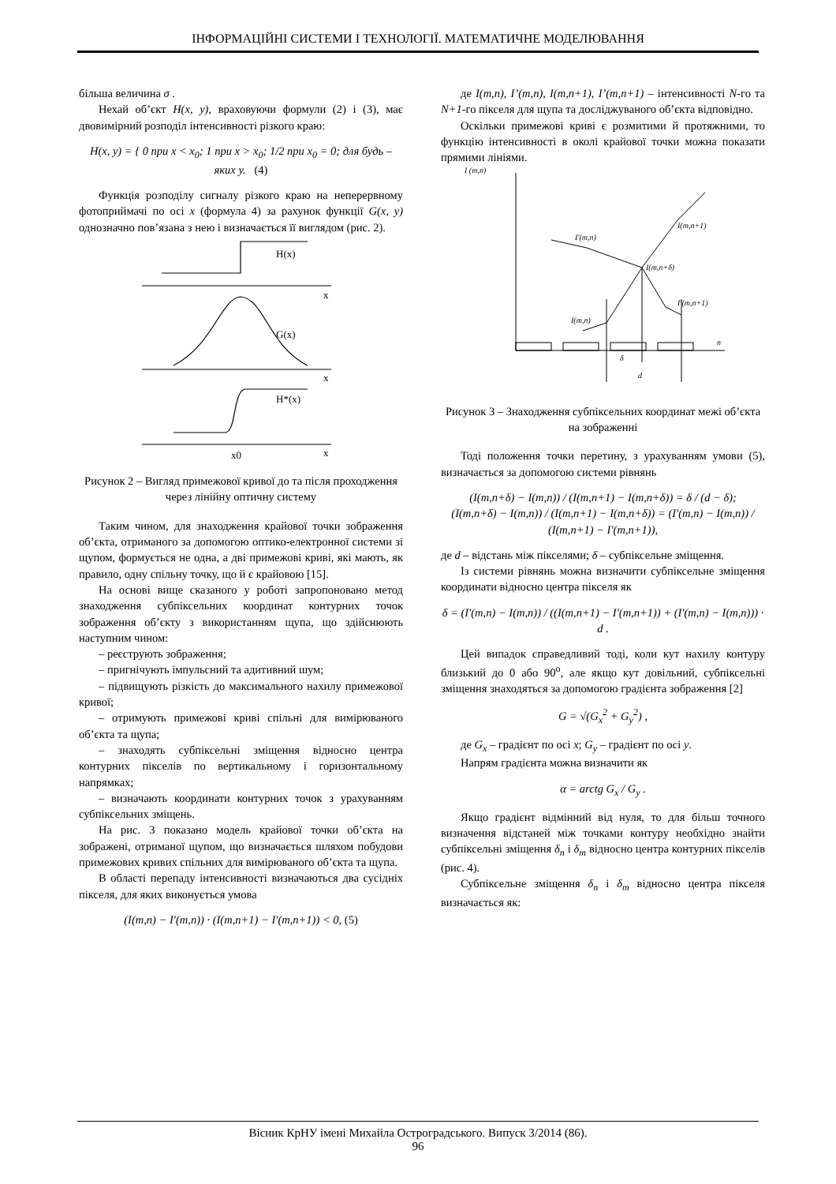ІНФОРМАЦІЙНІ СИСТЕМИ І ТЕХНОЛОГІЇ. МАТЕМАТИЧНЕ МОДЕЛЮВАННЯ
більша величина σ .
Нехай об’єкт H(x, y), враховуючи формули (2) і (3), має двовимірний розподіл інтенсивності різкого краю:
H(x, y) = { 0 при x < x<sub>0</sub>; 1 при x > x<sub>0</sub>; 1/2 при x<sub>0</sub> = 0; для будь – яких y. (4)
Функція розподілу сигналу різкого краю на неперервному фотоприймачі по осі x (формула 4) за рахунок функції G(x, y) однозначно пов’язана з нею і визначається її виглядом (рис. 2).
H(x)
x
G(x)
x
H*(x)
x0
x
Рисунок 2 – Вигляд примежової кривої до та після проходження через лінійну оптичну систему
Таким чином, для знаходження крайової точки зображення об’єкта, отриманого за допомогою оптико-електронної системи зі щупом, формується не одна, а дві примежові криві, які мають, як правило, одну спільну точку, що й є крайовою [15].
На основі вище сказаного у роботі запропоновано метод знаходження субпіксельних координат контурних точок зображення об’єкту з використанням щупа, що здійснюють наступним чином:
– реєструють зображення;
– пригнічують імпульсний та адитивний шум;
– підвищують різкість до максимального нахилу примежової кривої;
– отримують примежові криві спільні для вимірюваного об’єкта та щупа;
– знаходять субпіксельні зміщення відносно центра контурних пікселів по вертикальному і горизонтальному напрямках;
– визначають координати контурних точок з урахуванням субпіксельних зміщень.
На рис. 3 показано модель крайової точки об’єкта на зображені, отриманої щупом, що визначається шляхом побудови примежових кривих спільних для вимірюваного об’єкта та щупа.
В області перепаду інтенсивності визначаються два сусідніх пікселя, для яких виконується умова
(I(m,n) − I′(m,n)) · (I(m,n+1) − I′(m,n+1)) < 0, (5)
де I(m,n), I’(m,n), I(m,n+1), I’(m,n+1) – інтенсивності N-го та N+1-го пікселя для щупа та досліджуваного об’єкта відповідно.
Оскільки примежові криві є розмитими й протяжними, то функцію інтенсивності в околі крайової точки можна показати прямими лініями.
I (m,n)
I(m,n+1)
I′(m,n)
I(m,n+δ)
I′(m,n+1)
I(m,n)
n
δ
d
Рисунок 3 – Знаходження субпіксельних координат межі об’єкта на зображенні
Тоді положення точки перетину, з урахуванням умови (5), визначається за допомогою системи рівнянь
(I(m,n+δ) − I(m,n)) / (I(m,n+1) − I(m,n+δ)) = δ / (d − δ);
(I(m,n+δ) − I(m,n)) / (I(m,n+1) − I(m,n+δ)) = (I′(m,n) − I(m,n)) / (I(m,n+1) − I′(m,n+1)),
де d – відстань між пікселями; δ – субпіксельне зміщення.
Із системи рівнянь можна визначити субпіксельне зміщення координати відносно центра пікселя як
δ = (I′(m,n) − I(m,n)) / ((I(m,n+1) − I′(m,n+1)) + (I′(m,n) − I(m,n))) · d .
Цей випадок справедливий тоді, коли кут нахилу контуру близький до 0 або 90<sup>o</sup>, але якщо кут довільний, субпіксельні зміщення знаходяться за допомогою градієнта зображення [2]
G = √(G<sub>x</sub><sup>2</sup> + G<sub>y</sub><sup>2</sup>) ,
де G<sub>x</sub> – градієнт по осі x; G<sub>y</sub> – градієнт по осі y.
Напрям градієнта можна визначити як
α = arctg G<sub>x</sub> / G<sub>y</sub> .
Якщо градієнт відмінний від нуля, то для більш точного визначення відстаней між точками контуру необхідно знайти субпіксельні зміщення δ<sub>n</sub> і δ<sub>m</sub> відносно центра контурних пікселів (рис. 4).
Субпіксельне зміщення δ<sub>n</sub> і δ<sub>m</sub> відносно центра пікселя визначається як:
Вісник КрНУ імені Михайла Остроградського. Випуск 3/2014 (86).
96